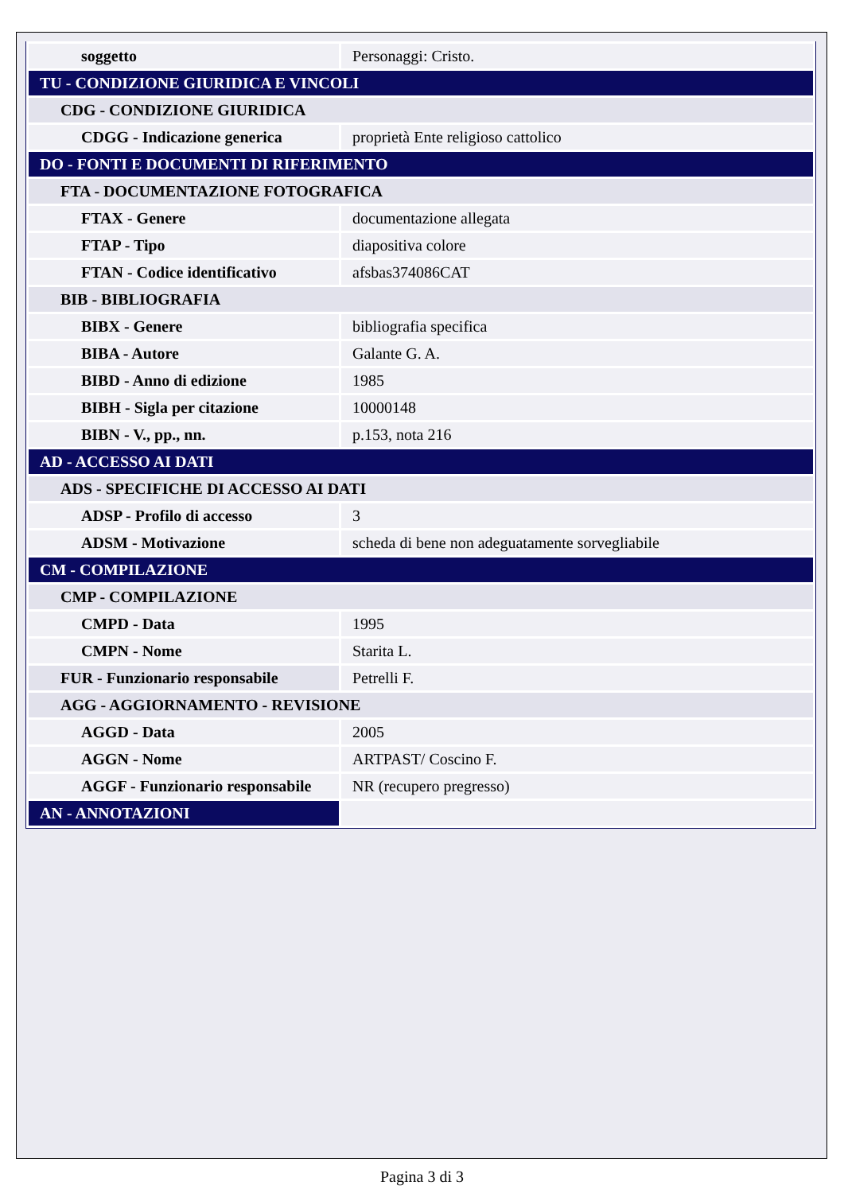| soggetto | Personaggi: Cristo. |
| TU - CONDIZIONE GIURIDICA E VINCOLI | |
| CDG - CONDIZIONE GIURIDICA | |
| CDGG - Indicazione generica | proprietà Ente religioso cattolico |
| DO - FONTI E DOCUMENTI DI RIFERIMENTO | |
| FTA - DOCUMENTAZIONE FOTOGRAFICA | |
| FTAX - Genere | documentazione allegata |
| FTAP - Tipo | diapositiva colore |
| FTAN - Codice identificativo | afsbas374086CAT |
| BIB - BIBLIOGRAFIA | |
| BIBX - Genere | bibliografia specifica |
| BIBA - Autore | Galante G. A. |
| BIBD - Anno di edizione | 1985 |
| BIBH - Sigla per citazione | 10000148 |
| BIBN - V., pp., nn. | p.153, nota 216 |
| AD - ACCESSO AI DATI | |
| ADS - SPECIFICHE DI ACCESSO AI DATI | |
| ADSP - Profilo di accesso | 3 |
| ADSM - Motivazione | scheda di bene non adeguatamente sorvegliabile |
| CM - COMPILAZIONE | |
| CMP - COMPILAZIONE | |
| CMPD - Data | 1995 |
| CMPN - Nome | Starita L. |
| FUR - Funzionario responsabile | Petrelli F. |
| AGG - AGGIORNAMENTO - REVISIONE | |
| AGGD - Data | 2005 |
| AGGN - Nome | ARTPAST/ Coscino F. |
| AGGF - Funzionario responsabile | NR (recupero pregresso) |
| AN - ANNOTAZIONI | |
Pagina 3 di 3